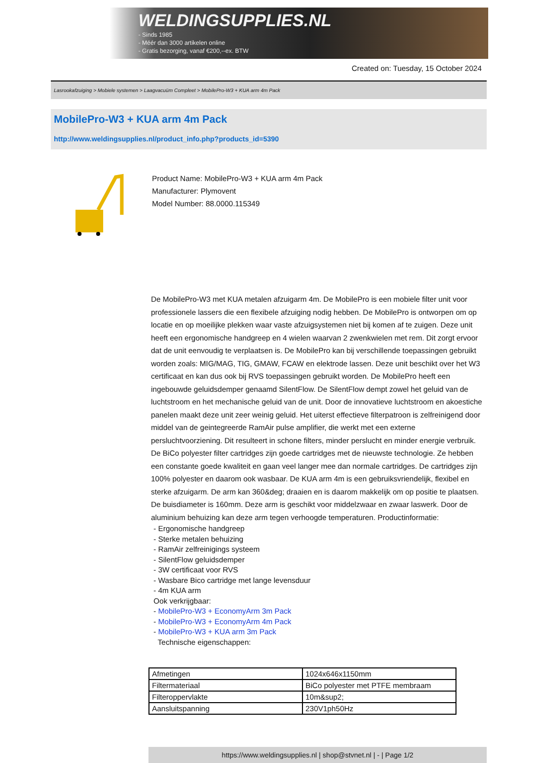WELDINGSUPPLIES.NL
- Sinds 1985
- Méér dan 3000 artikelen online
- Gratis bezorging, vanaf €200,--ex. BTW
Created on: Tuesday, 15 October 2024
Lasrookafzuiging > Mobiele systemen > Laagvacuüm Compleet > MobilePro-W3 + KUA arm 4m Pack
MobilePro-W3 + KUA arm 4m Pack
http://www.weldingsupplies.nl/product_info.php?products_id=5390
Product Name: MobilePro-W3 + KUA arm 4m Pack
Manufacturer: Plymovent
Model Number: 88.0000.115349
De MobilePro-W3 met KUA metalen afzuigarm 4m. De MobilePro is een mobiele filter unit voor professionele lassers die een flexibele afzuiging nodig hebben. De MobilePro is ontworpen om op locatie en op moeilijke plekken waar vaste afzuigsystemen niet bij komen af te zuigen. Deze unit heeft een ergonomische handgreep en 4 wielen waarvan 2 zwenkwielen met rem. Dit zorgt ervoor dat de unit eenvoudig te verplaatsen is. De MobilePro kan bij verschillende toepassingen gebruikt worden zoals: MIG/MAG, TIG, GMAW, FCAW en elektrode lassen. Deze unit beschikt over het W3 certificaat en kan dus ook bij RVS toepassingen gebruikt worden. De MobilePro heeft een ingebouwde geluidsdemper genaamd SilentFlow. De SilentFlow dempt zowel het geluid van de luchtstroom en het mechanische geluid van de unit. Door de innovatieve luchtstroom en akoestiche panelen maakt deze unit zeer weinig geluid. Het uiterst effectieve filterpatroon is zelfreinigend door middel van de geintegreerde RamAir pulse amplifier, die werkt met een externe persluchtvoorziening. Dit resulteert in schone filters, minder perslucht en minder energie verbruik. De BiCo polyester filter cartridges zijn goede cartridges met de nieuwste technologie. Ze hebben een constante goede kwaliteit en gaan veel langer mee dan normale cartridges. De cartridges zijn 100% polyester en daarom ook wasbaar. De KUA arm 4m is een gebruiksvriendelijk, flexibel en sterke afzuigarm. De arm kan 360&deg; draaien en is daarom makkelijk om op positie te plaatsen. De buisdiameter is 160mm. Deze arm is geschikt voor middelzwaar en zwaar laswerk. Door de aluminium behuizing kan deze arm tegen verhoogde temperaturen. Productinformatie:
- Ergonomische handgreep
- Sterke metalen behuizing
- RamAir zelfreinigings systeem
- SilentFlow geluidsdemper
- 3W certificaat voor RVS
- Wasbare Bico cartridge met lange levensduur
- 4m KUA arm
Ook verkrijgbaar:
- MobilePro-W3 + EconomyArm 3m Pack
- MobilePro-W3 + EconomyArm 4m Pack
- MobilePro-W3 + KUA arm 3m Pack
Technische eigenschappen:
| Afmetingen | 1024x646x1150mm |
| Filtermateriaal | BiCo polyester met PTFE membraam |
| Filteroppervlakte | 10m&sup2; |
| Aansluitspanning | 230V1ph50Hz |
https://www.weldingsupplies.nl | shop@stvnet.nl | - | Page 1/2